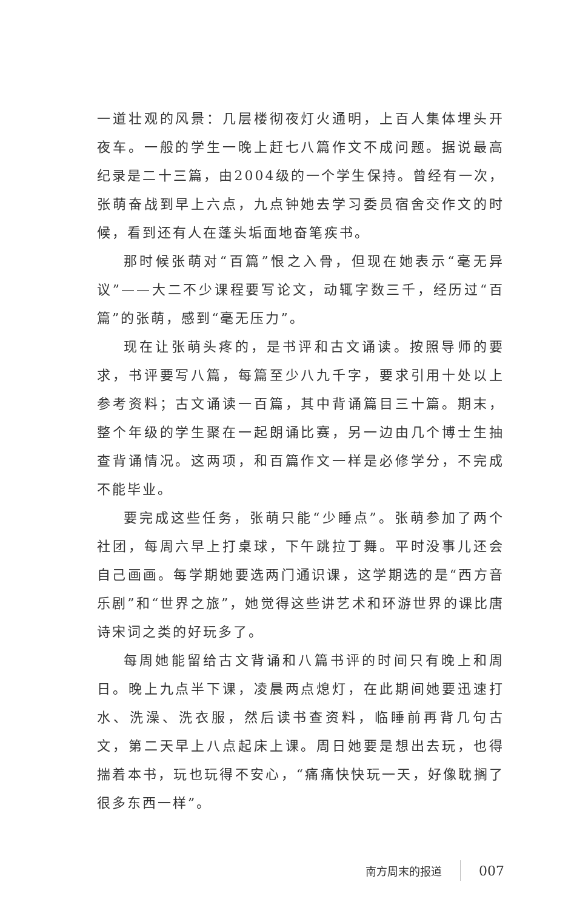一道壮观的风景：几层楼彻夜灯火通明，上百人集体埋头开夜车。一般的学生一晚上赶七八篇作文不成问题。据说最高纪录是二十三篇，由2004级的一个学生保持。曾经有一次，张萌奋战到早上六点，九点钟她去学习委员宿舍交作文的时候，看到还有人在蓬头垢面地奋笔疾书。
那时候张萌对“百篇”恨之入骨，但现在她表示“毫无异议”——大二不少课程要写论文，动辄字数三千，经历过“百篇”的张萌，感到“毫无压力”。
现在让张萌头疼的，是书评和古文诵读。按照导师的要求，书评要写八篇，每篇至少八九千字，要求引用十处以上参考资料；古文诵读一百篇，其中背诵篇目三十篇。期末，整个年级的学生聚在一起朗诵比赛，另一边由几个博士生抽查背诵情况。这两项，和百篇作文一样是必修学分，不完成不能毕业。
要完成这些任务，张萌只能“少睡点”。张萌参加了两个社团，每周六早上打桌球，下午跳拉丁舞。平时没事儿还会自己画画。每学期她要选两门通识课，这学期选的是“西方音乐剧”和“世界之旅”，她觉得这些讲艺术和环游世界的课比唐诗宋词之类的好玩多了。
每周她能留给古文背诵和八篇书评的时间只有晚上和周日。晚上九点半下课，凌晨两点熄灯，在此期间她要迅速打水、洗澡、洗衣服，然后读书查资料，临睡前再背几句古文，第二天早上八点起床上课。周日她要是想出去玩，也得揣着本书，玩也玩得不安心，“痛痛快快玩一天，好像耽搁了很多东西一样”。
南方周末的报道 007